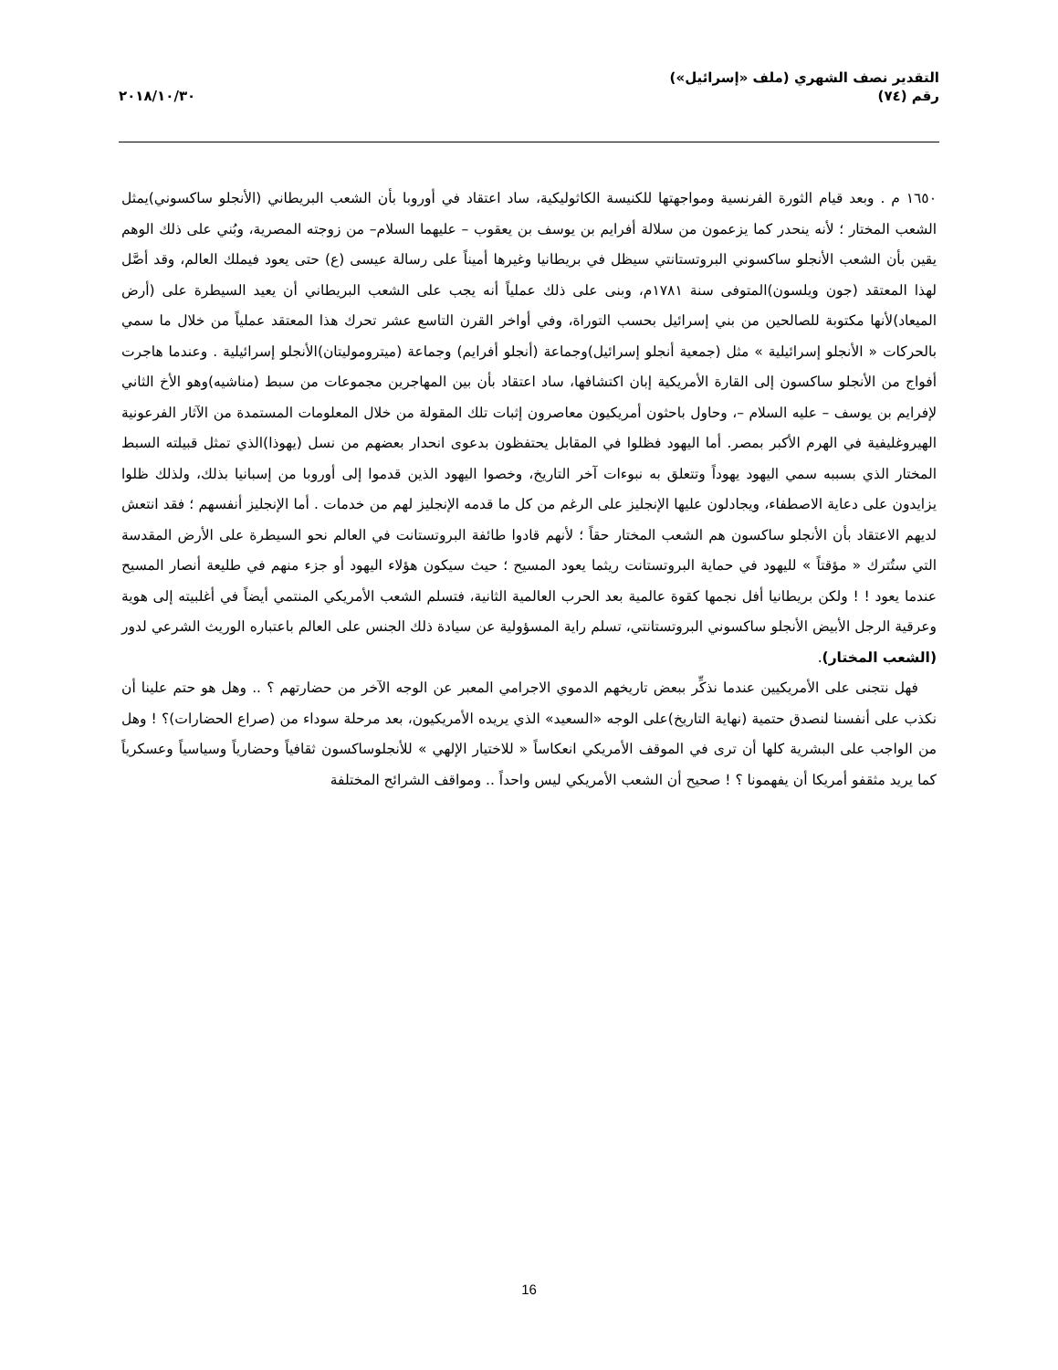التقدير نصف الشهري (ملف «إسرائيل»)
رقم (٧٤)
٢٠١٨/١٠/٣٠
١٦٥٠ م . وبعد قيام الثورة الفرنسية ومواجهتها للكنيسة الكاثوليكية، ساد اعتقاد في أوروبا بأن الشعب البريطاني (الأنجلو ساكسوني)يمثل الشعب المختار ؛ لأنه ينحدر كما يزعمون من سلالة أفرايم بن يوسف بن يعقوب – عليهما السلام– من زوجته المصرية، وبُني على ذلك الوهم يقين بأن الشعب الأنجلو ساكسوني البروتستانتي سيظل في بريطانيا وغيرها أميناً على رسالة عيسى (ع) حتى يعود فيملك العالم، وقد أصَّل لهذا المعتقد (جون ويلسون)المتوفى سنة ١٧٨١م، وبنى على ذلك عملياً أنه يجب على الشعب البريطاني أن يعيد السيطرة على (أرض الميعاد)لأنها مكتوبة للصالحين من بني إسرائيل بحسب التوراة، وفي أواخر القرن التاسع عشر تحرك هذا المعتقد عملياً من خلال ما سمي بالحركات « الأنجلو إسرائيلية » مثل (جمعية أنجلو إسرائيل)وجماعة (أنجلو أفرايم) وجماعة (ميتروموليتان)الأنجلو إسرائيلية . وعندما هاجرت أفواج من الأنجلو ساكسون إلى القارة الأمريكية إبان اكتشافها، ساد اعتقاد بأن بين المهاجرين مجموعات من سبط (مناشيه)وهو الأخ الثاني لإفرايم بن يوسف – عليه السلام –، وحاول باحثون أمريكيون معاصرون إثبات تلك المقولة من خلال المعلومات المستمدة من الآثار الفرعونية الهيروغليفية في الهرم الأكبر بمصر. أما اليهود فظلوا في المقابل يحتفظون بدعوى انحدار بعضهم من نسل (يهوذا)الذي تمثل قبيلته السبط المختار الذي بسببه سمي اليهود يهوداً وتتعلق به نبوءات آخر التاريخ، وخصوا اليهود الذين قدموا إلى أوروبا من إسبانيا بذلك، ولذلك ظلوا يزايدون على دعاية الاصطفاء، ويجادلون عليها الإنجليز على الرغم من كل ما قدمه الإنجليز لهم من خدمات . أما الإنجليز أنفسهم ؛ فقد انتعش لديهم الاعتقاد بأن الأنجلو ساكسون هم الشعب المختار حقاً ؛ لأنهم قادوا طائفة البروتستانت في العالم نحو السيطرة على الأرض المقدسة التي ستُترك « مؤقتاً » لليهود في حماية البروتستانت ريثما يعود المسيح ؛ حيث سيكون هؤلاء اليهود أو جزء منهم في طليعة أنصار المسيح عندما يعود ! ! ولكن بريطانيا أفل نجمها كقوة عالمية بعد الحرب العالمية الثانية، فتسلم الشعب الأمريكي المنتمي أيضاً في أغلبيته إلى هوية وعرقية الرجل الأبيض الأنجلو ساكسوني البروتستانتي، تسلم راية المسؤولية عن سيادة ذلك الجنس على العالم باعتباره الوريث الشرعي لدور (الشعب المختار).
فهل نتجنى على الأمريكيين عندما نذكِّر ببعض تاريخهم الدموي الاجرامي المعبر عن الوجه الآخر من حضارتهم ؟ .. وهل هو حتم علينا أن نكذب على أنفسنا لنصدق حتمية (نهاية التاريخ)على الوجه «السعيد» الذي يريده الأمريكيون، بعد مرحلة سوداء من (صراع الحضارات)؟ ! وهل من الواجب على البشرية كلها أن ترى في الموقف الأمريكي انعكاساً « للاختيار الإلهي » للأنجلوساكسون ثقافياً وحضارياً وسياسياً وعسكرياً كما يريد مثقفو أمريكا أن يفهمونا ؟ ! صحيح أن الشعب الأمريكي ليس واحداً .. ومواقف الشرائح المختلفة
16